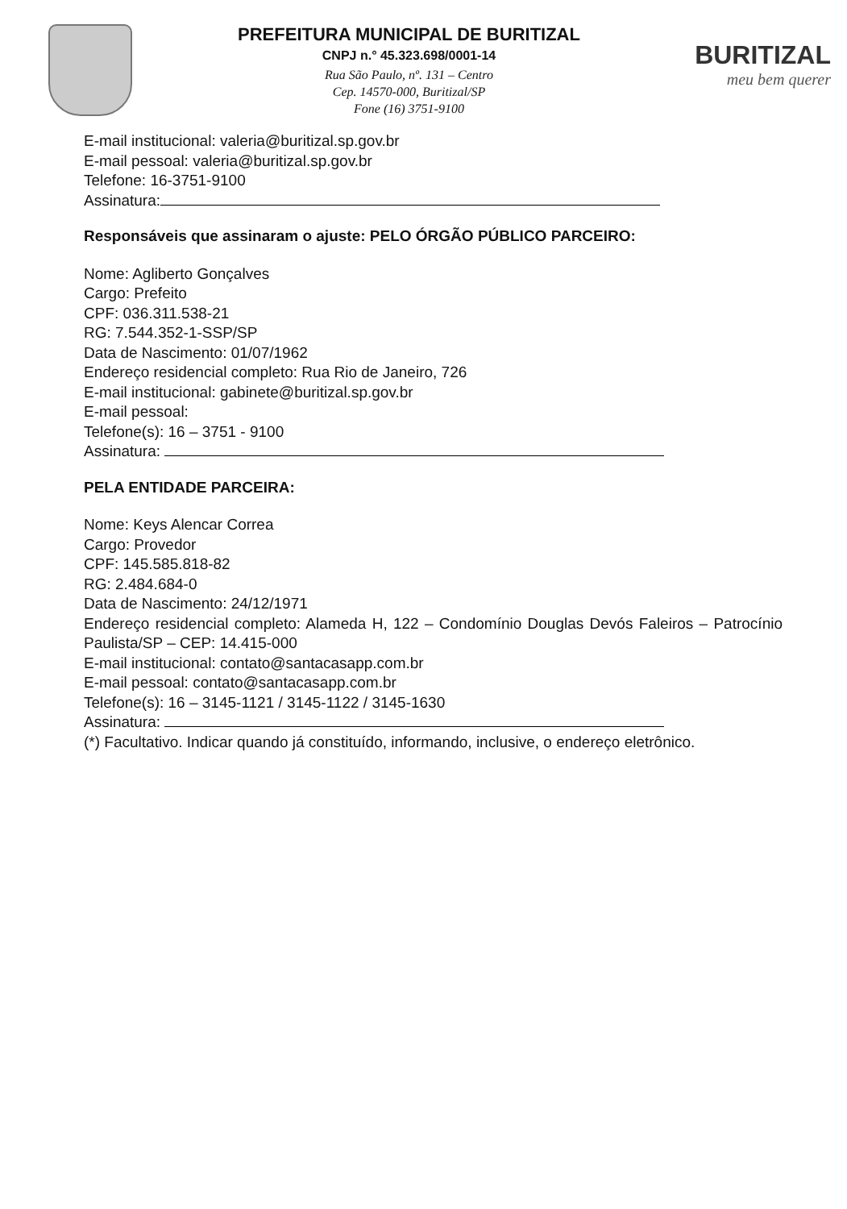PREFEITURA MUNICIPAL DE BURITIZAL
CNPJ n.° 45.323.698/0001-14
Rua São Paulo, nº. 131 – Centro
Cep. 14570-000, Buritizal/SP
Fone (16) 3751-9100
BURITIZAL
meu bem querer
E-mail institucional: valeria@buritizal.sp.gov.br
E-mail pessoal: valeria@buritizal.sp.gov.br
Telefone: 16-3751-9100
Assinatura:
Responsáveis que assinaram o ajuste: PELO ÓRGÃO PÚBLICO PARCEIRO:
Nome: Agliberto Gonçalves
Cargo: Prefeito
CPF: 036.311.538-21
RG: 7.544.352-1-SSP/SP
Data de Nascimento: 01/07/1962
Endereço residencial completo: Rua Rio de Janeiro, 726
E-mail institucional: gabinete@buritizal.sp.gov.br
E-mail pessoal:
Telefone(s): 16 – 3751 - 9100
Assinatura:
PELA ENTIDADE PARCEIRA:
Nome: Keys Alencar Correa
Cargo: Provedor
CPF: 145.585.818-82
RG: 2.484.684-0
Data de Nascimento: 24/12/1971
Endereço residencial completo: Alameda H, 122 – Condomínio Douglas Devós Faleiros – Patrocínio Paulista/SP – CEP: 14.415-000
E-mail institucional: contato@santacasapp.com.br
E-mail pessoal: contato@santacasapp.com.br
Telefone(s): 16 – 3145-1121 / 3145-1122 / 3145-1630
Assinatura:
(*) Facultativo. Indicar quando já constituído, informando, inclusive, o endereço eletrônico.